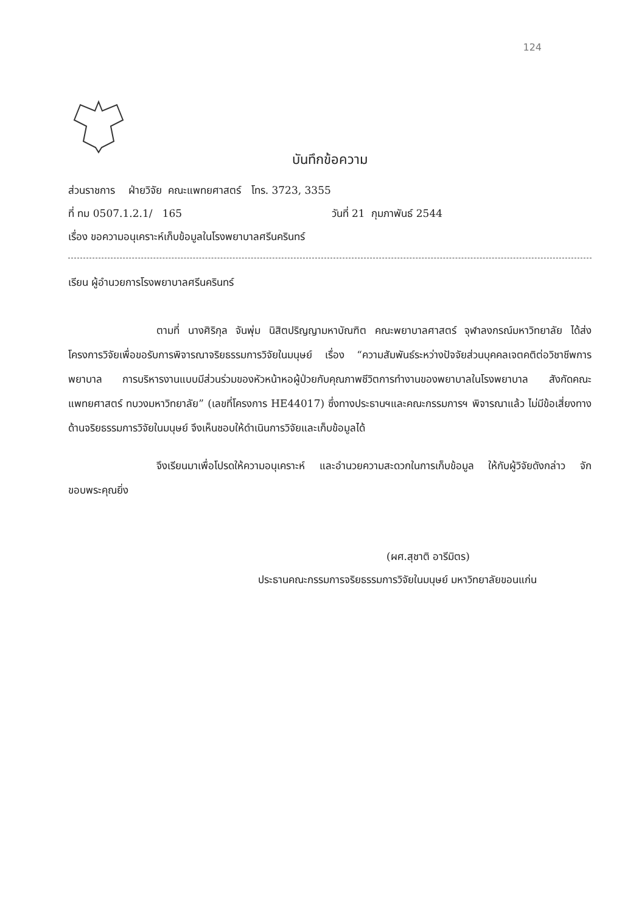124
บันทึกข้อความ
ส่วนราชการ ฝ่ายวิจัย คณะแพทยศาสตร์ โทร. 3723, 3355
ที่ ทม 0507.1.2.1/ 165 วันที่ 21 กุมภาพันธ์ 2544
เรื่อง ขอความอนุเคราะห์เก็บข้อมูลในโรงพยาบาลศรีนครินทร์
เรียน ผู้อำนวยการโรงพยาบาลศรีนครินทร์
ตามที่ นางศิริกุล จันพุ่ม นิสิตปริญญามหาบัณฑิต คณะพยาบาลศาสตร์ จุฬาลงกรณ์มหาวิทยาลัย ได้ส่งโครงการวิจัยเพื่อขอรับการพิจารณาจริยธรรมการวิจัยในมนุษย์ เรื่อง “ความสัมพันธ์ระหว่างปัจจัยส่วนบุคคลเจตคติต่อวิชาชีพการพยาบาล การบริหารงานแบบมีส่วนร่วมของหัวหน้าหอผู้ป่วยกับคุณภาพชีวิตการทำงานของพยาบาลในโรงพยาบาล สังกัดคณะแพทยศาสตร์ ทบวงมหาวิทยาลัย” (เลขที่โครงการ HE44017) ซึ่งทางประธานฯและคณะกรรมการฯ พิจารณาแล้ว ไม่มีข้อเสี่ยงทางด้านจริยธรรมการวิจัยในมนุษย์ จึงเห็นชอบให้ดำเนินการวิจัยและเก็บข้อมูลได้
จึงเรียนมาเพื่อโปรดให้ความอนุเคราะห์ และอำนวยความสะดวกในการเก็บข้อมูล ให้กับผู้วิจัยดังกล่าว จักขอบพระคุณยิ่ง
(ผศ.สุชาติ อารีมิตร)
ประธานคณะกรรมการจริยธรรมการวิจัยในมนุษย์ มหาวิทยาลัยขอนแก่น